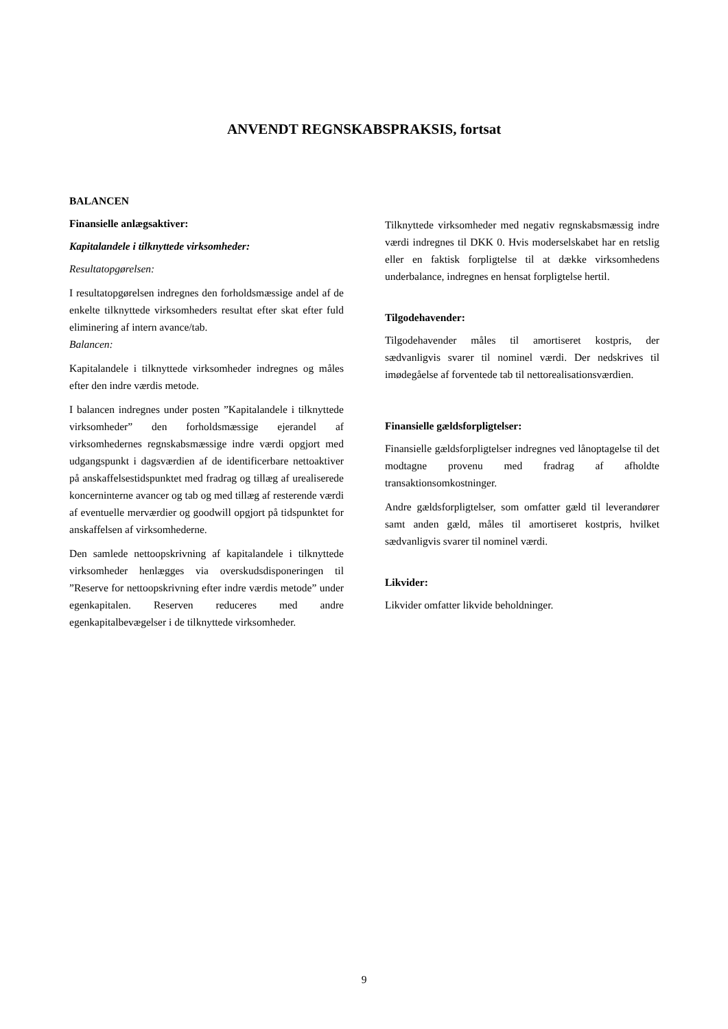ANVENDT REGNSKABSPRAKSIS, fortsat
BALANCEN
Finansielle anlægsaktiver:
Kapitalandele i tilknyttede virksomheder:
Resultatopgørelsen:
I resultatopgørelsen indregnes den forholdsmæssige andel af de enkelte tilknyttede virksomheders resultat efter skat efter fuld eliminering af intern avance/tab.
Balancen:
Kapitalandele i tilknyttede virksomheder indregnes og måles efter den indre værdis metode.
I balancen indregnes under posten ”Kapitalandele i tilknyttede virksomheder” den forholdsmæssige ejerandel af virksomhedernes regnskabsmæssige indre værdi opgjort med udgangspunkt i dagsværdien af de identificerbare nettoaktiver på anskaffelsestidspunktet med fradrag og tillæg af urealiserede koncerninterne avancer og tab og med tillæg af resterende værdi af eventuelle merværdier og goodwill opgjort på tidspunktet for anskaffelsen af virksomhederne.
Den samlede nettoopskrivning af kapitalandele i tilknyttede virksomheder henlægges via overskudsdisponeringen til ”Reserve for nettoopskrivning efter indre værdis metode” under egenkapitalen. Reserven reduceres med andre egenkapitalbevægelser i de tilknyttede virksomheder.
Tilknyttede virksomheder med negativ regnskabsmæssig indre værdi indregnes til DKK 0. Hvis moderselskabet har en retslig eller en faktisk forpligtelse til at dække virksomhedens underbalance, indregnes en hensat forpligtelse hertil.
Tilgodehavender:
Tilgodehavender måles til amortiseret kostpris, der sædvanligvis svarer til nominel værdi. Der nedskrives til imødegåelse af forventede tab til nettorealisationsværdien.
Finansielle gældsforpligtelser:
Finansielle gældsforpligtelser indregnes ved lånoptagelse til det modtagne provenu med fradrag af afholdte transaktionsomkostninger.
Andre gældsforpligtelser, som omfatter gæld til leverandører samt anden gæld, måles til amortiseret kostpris, hvilket sædvanligvis svarer til nominel værdi.
Likvider:
Likvider omfatter likvide beholdninger.
9